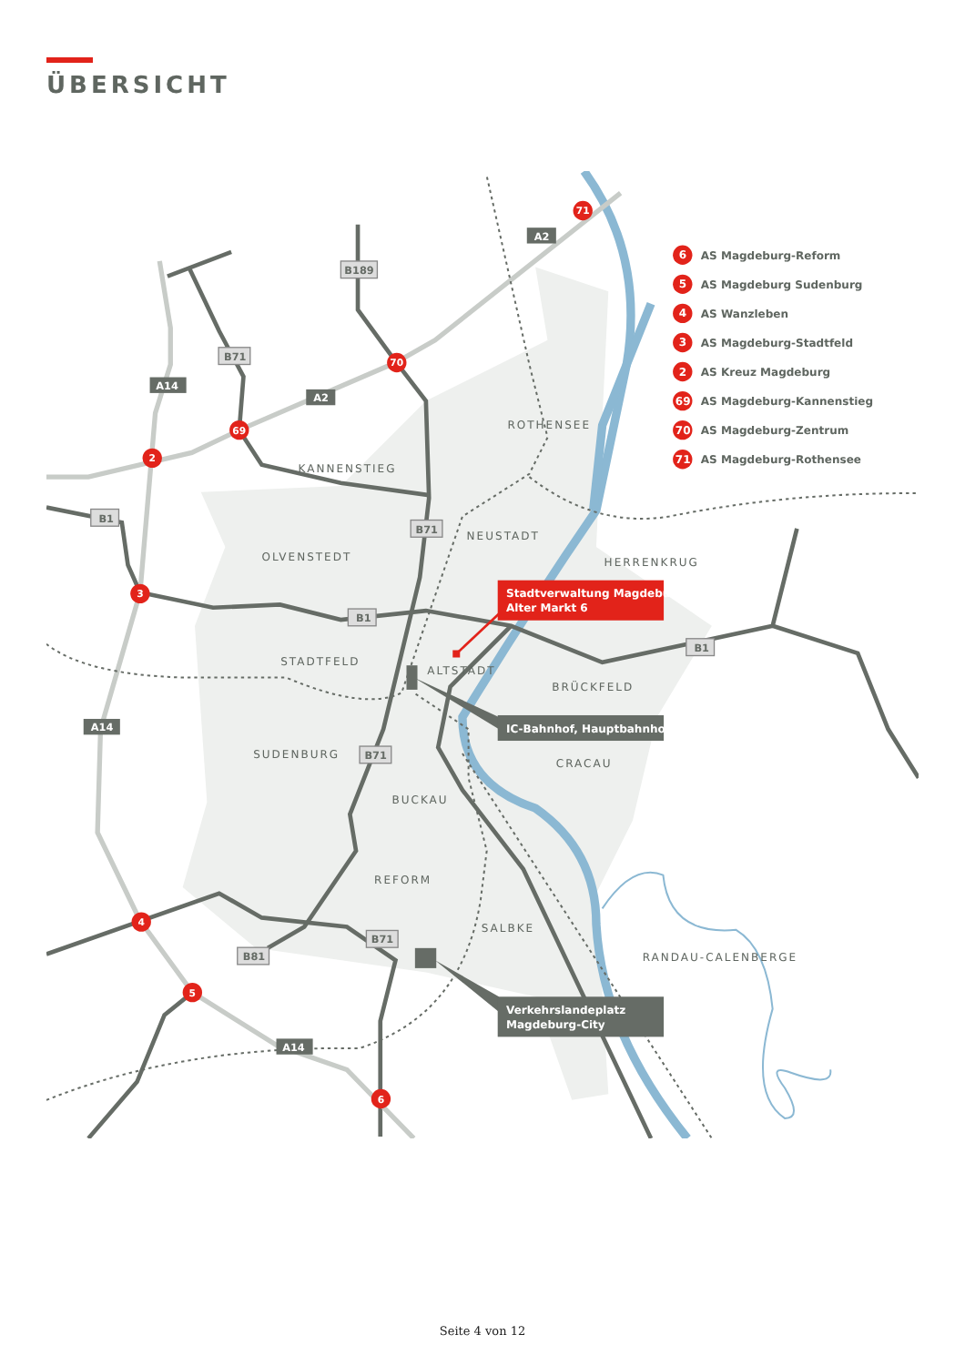ÜBERSICHT
ROTHENSEE
KANNENSTIEG
NEUSTADT
HERRENKRUG
OLVENSTEDT
STADTFELD
ALTSTADT
BRÜCKFELD
SUDENBURG
CRACAU
BUCKAU
REFORM
SALBKE
RANDAU-CALENBERGE
A2
A2
A14
A14
A14
B189
B71
B71
B71
B71
B81
B1
B1
B1
71
70
69
2
3
4
5
6
6
AS Magdeburg-Reform
5
AS Magdeburg Sudenburg
4
AS Wanzleben
3
AS Magdeburg-Stadtfeld
2
AS Kreuz Magdeburg
69
AS Magdeburg-Kannenstieg
70
AS Magdeburg-Zentrum
71
AS Magdeburg-Rothensee
Stadtverwaltung Magdeburg
Alter Markt 6
IC-Bahnhof, Hauptbahnhof
Verkehrslandeplatz
Magdeburg-City
Seite 4 von 12